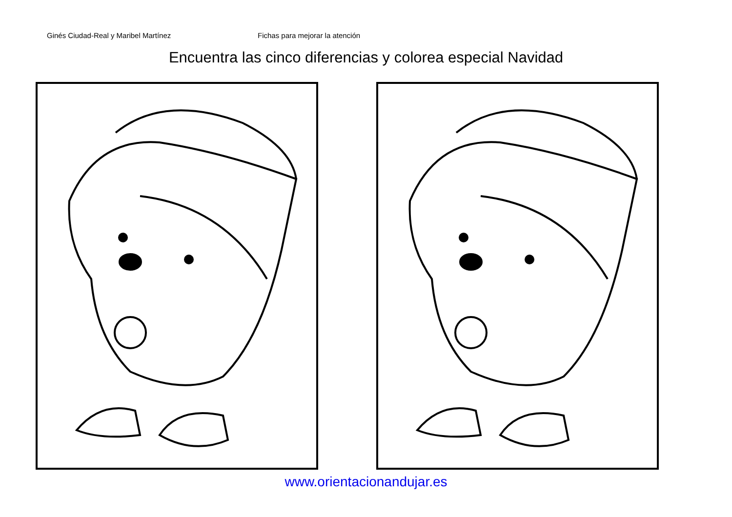Ginés Ciudad-Real y Maribel Martínez Fichas para mejorar la atención
Encuentra las cinco diferencias y colorea especial Navidad
www.orientacionandujar.es